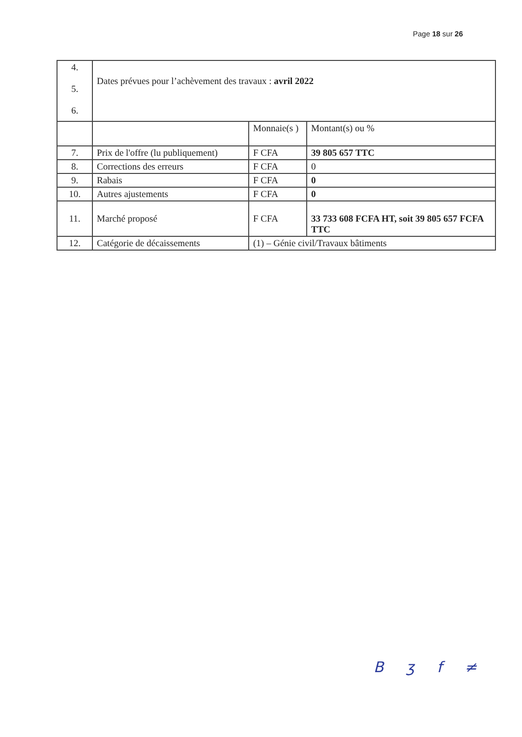Page 18 sur 26
| 4. 5. 6. | Dates prévues pour l’achèvement des travaux : avril 2022 | | |
| | | Monnaie(s ) | Montant(s) ou % |
| 7. | Prix de l'offre (lu publiquement) | F CFA | 39 805 657 TTC |
| 8. | Corrections des erreurs | F CFA | 0 |
| 9. | Rabais | F CFA | 0 |
| 10. | Autres ajustements | F CFA | 0 |
| 11. | Marché proposé | F CFA | 33 733 608 FCFA HT, soit 39 805 657 FCFA TTC |
| 12. | Catégorie de décaissements | (1) – Génie civil/Travaux bâtiments | |
B ʒ f ≠